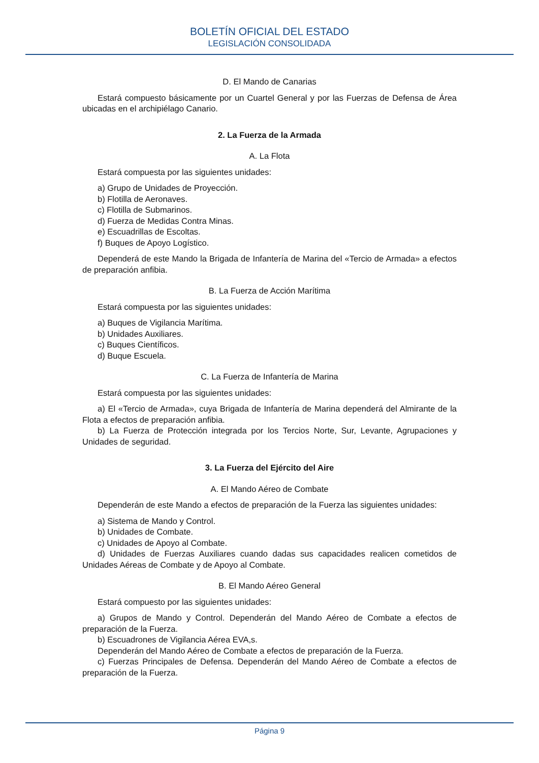BOLETÍN OFICIAL DEL ESTADO
LEGISLACIÓN CONSOLIDADA
D. El Mando de Canarias
Estará compuesto básicamente por un Cuartel General y por las Fuerzas de Defensa de Área ubicadas en el archipiélago Canario.
2. La Fuerza de la Armada
A. La Flota
Estará compuesta por las siguientes unidades:
a) Grupo de Unidades de Proyección.
b) Flotilla de Aeronaves.
c) Flotilla de Submarinos.
d) Fuerza de Medidas Contra Minas.
e) Escuadrillas de Escoltas.
f) Buques de Apoyo Logístico.
Dependerá de este Mando la Brigada de Infantería de Marina del «Tercio de Armada» a efectos de preparación anfibia.
B. La Fuerza de Acción Marítima
Estará compuesta por las siguientes unidades:
a) Buques de Vigilancia Marítima.
b) Unidades Auxiliares.
c) Buques Científicos.
d) Buque Escuela.
C. La Fuerza de Infantería de Marina
Estará compuesta por las siguientes unidades:
a) El «Tercio de Armada», cuya Brigada de Infantería de Marina dependerá del Almirante de la Flota a efectos de preparación anfibia.
b) La Fuerza de Protección integrada por los Tercios Norte, Sur, Levante, Agrupaciones y Unidades de seguridad.
3. La Fuerza del Ejército del Aire
A. El Mando Aéreo de Combate
Dependerán de este Mando a efectos de preparación de la Fuerza las siguientes unidades:
a) Sistema de Mando y Control.
b) Unidades de Combate.
c) Unidades de Apoyo al Combate.
d) Unidades de Fuerzas Auxiliares cuando dadas sus capacidades realicen cometidos de Unidades Aéreas de Combate y de Apoyo al Combate.
B. El Mando Aéreo General
Estará compuesto por las siguientes unidades:
a) Grupos de Mando y Control. Dependerán del Mando Aéreo de Combate a efectos de preparación de la Fuerza.
b) Escuadrones de Vigilancia Aérea EVA,s.
Dependerán del Mando Aéreo de Combate a efectos de preparación de la Fuerza.
c) Fuerzas Principales de Defensa. Dependerán del Mando Aéreo de Combate a efectos de preparación de la Fuerza.
Página 9